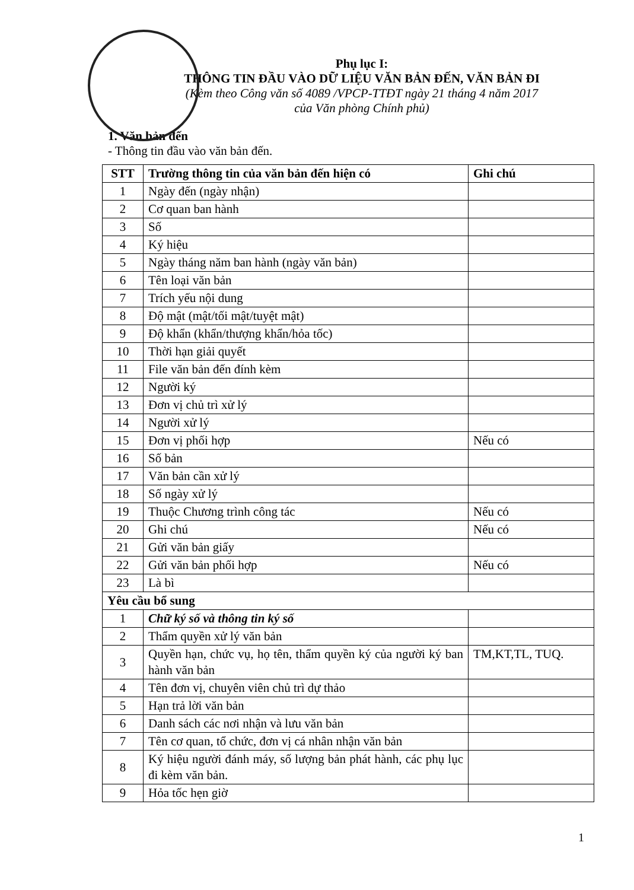Phụ lục I:
THÔNG TIN ĐẦU VÀO DỮ LIỆU VĂN BẢN ĐẾN, VĂN BẢN ĐI
(Kèm theo Công văn số 4089 /VPCP-TTĐT ngày 21 tháng 4 năm 2017
của Văn phòng Chính phủ)
1. Văn bản đến
- Thông tin đầu vào văn bản đến.
| STT | Trường thông tin của văn bản đến hiện có | Ghi chú |
| --- | --- | --- |
| 1 | Ngày đến (ngày nhận) | |
| 2 | Cơ quan ban hành | |
| 3 | Số | |
| 4 | Ký hiệu | |
| 5 | Ngày tháng năm ban hành (ngày văn bản) | |
| 6 | Tên loại văn bản | |
| 7 | Trích yếu nội dung | |
| 8 | Độ mật (mật/tối mật/tuyệt mật) | |
| 9 | Độ khẩn (khẩn/thượng khẩn/hỏa tốc) | |
| 10 | Thời hạn giải quyết | |
| 11 | File văn bản đến đính kèm | |
| 12 | Người ký | |
| 13 | Đơn vị chủ trì xử lý | |
| 14 | Người xử lý | |
| 15 | Đơn vị phối hợp | Nếu có |
| 16 | Số bản | |
| 17 | Văn bản cần xử lý | |
| 18 | Số ngày xử lý | |
| 19 | Thuộc Chương trình công tác | Nếu có |
| 20 | Ghi chú | Nếu có |
| 21 | Gửi văn bản giấy | |
| 22 | Gửi văn bản phối hợp | Nếu có |
| 23 | Là bì | |
| Yêu cầu bổ sung | | |
| 1 | Chữ ký số và thông tin ký số | |
| 2 | Thẩm quyền xử lý văn bản | |
| 3 | Quyền hạn, chức vụ, họ tên, thẩm quyền ký của người ký ban hành văn bản | TM,KT,TL, TUQ. |
| 4 | Tên đơn vị, chuyên viên chủ trì dự thảo | |
| 5 | Hạn trả lời văn bản | |
| 6 | Danh sách các nơi nhận và lưu văn bản | |
| 7 | Tên cơ quan, tổ chức, đơn vị cá nhân nhận văn bản | |
| 8 | Ký hiệu người đánh máy, số lượng bản phát hành, các phụ lục đi kèm văn bản. | |
| 9 | Hỏa tốc hẹn giờ | |
1